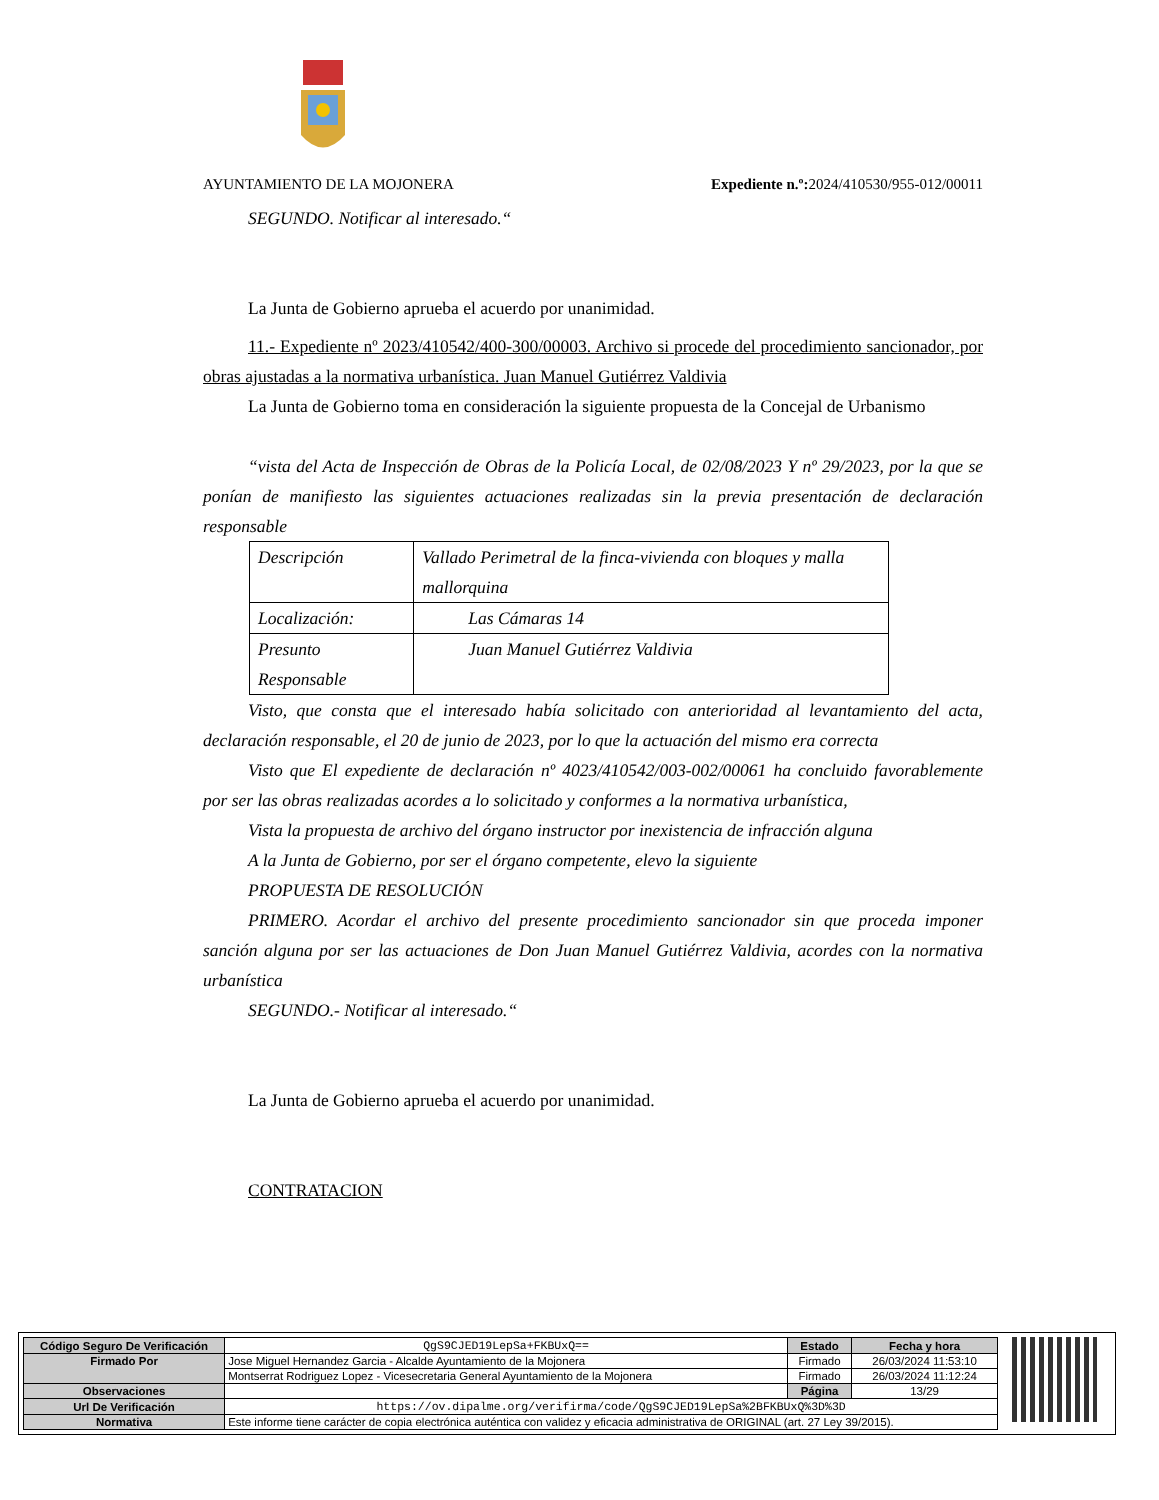AYUNTAMIENTO DE LA MOJONERA Expediente n.º: 2024/410530/955-012/00011
SEGUNDO. Notificar al interesado.“
La Junta de Gobierno aprueba el acuerdo por unanimidad.
11.- Expediente nº 2023/410542/400-300/00003. Archivo si procede del procedimiento sancionador, por obras ajustadas a la normativa urbanística. Juan Manuel Gutiérrez Valdivia
La Junta de Gobierno toma en consideración la siguiente propuesta de la Concejal de Urbanismo
“vista del Acta de Inspección de Obras de la Policía Local, de 02/08/2023 Y nº 29/2023, por la que se ponían de manifiesto las siguientes actuaciones realizadas sin la previa presentación de declaración responsable
| Descripción | Vallado Perimetral de la finca-vivienda con bloques y malla mallorquina |
| Localización: | Las Cámaras 14 |
| Presunto Responsable | Juan Manuel Gutiérrez Valdivia |
Visto, que consta que el interesado había solicitado con anterioridad al levantamiento del acta, declaración responsable, el 20 de junio de 2023, por lo que la actuación del mismo era correcta
Visto que El expediente de declaración nº 4023/410542/003-002/00061 ha concluido favorablemente por ser las obras realizadas acordes a lo solicitado y conformes a la normativa urbanística,
Vista la propuesta de archivo del órgano instructor por inexistencia de infracción alguna
A la Junta de Gobierno, por ser el órgano competente, elevo la siguiente
PROPUESTA DE RESOLUCIÓN
PRIMERO. Acordar el archivo del presente procedimiento sancionador sin que proceda imponer sanción alguna por ser las actuaciones de Don Juan Manuel Gutiérrez Valdivia, acordes con la normativa urbanística
SEGUNDO.- Notificar al interesado.“
La Junta de Gobierno aprueba el acuerdo por unanimidad.
CONTRATACION
| Código Seguro De Verificación | QgS9CJED19LepSa+FKBUxQ== | Estado | Fecha y hora |
| Firmado Por | Jose Miguel Hernandez Garcia - Alcalde Ayuntamiento de la Mojonera | Firmado | 26/03/2024 11:53:10 |
| | Montserrat Rodriguez Lopez - Vicesecretaria General Ayuntamiento de la Mojonera | Firmado | 26/03/2024 11:12:24 |
| Observaciones | | Página | 13/29 |
| Url De Verificación | https://ov.dipalme.org/verifirma/code/QgS9CJED19LepSa%2BFKBUxQ%3D%3D | | |
| Normativa | Este informe tiene carácter de copia electrónica auténtica con validez y eficacia administrativa de ORIGINAL (art. 27 Ley 39/2015). | | |